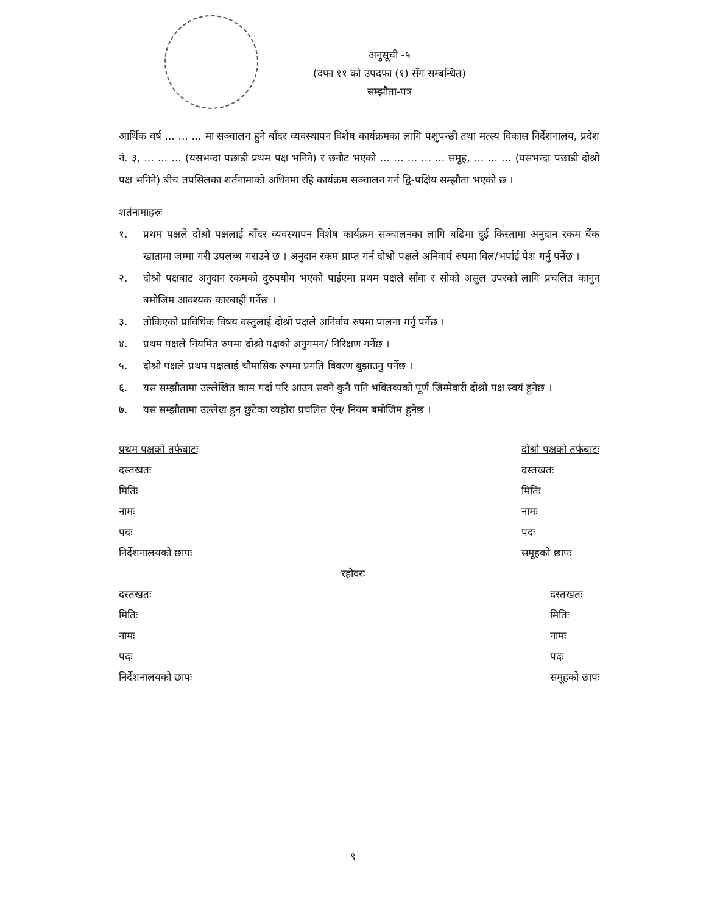अनुसूची -५
(दफा ११ को उपदफा (१) सँग सम्बन्धित)
सम्झौता-पत्र
आर्थिक वर्ष ... ... ... मा सञ्चालन हुने बाँदर व्यवस्थापन विशेष कार्यक्रमका लागि पशुपन्छी तथा मत्स्य विकास निर्देशनालय, प्रदेश नं. ३, ... ... ... (यसभन्दा पछाडी प्रथम पक्ष भनिने) र छनौट भएको ... ... ... ... ... समूह, ... ... ... (यसभन्दा पछाडी दोश्रो पक्ष भनिने) बीच तपसिलका शर्तनामाको अधिनमा रहि कार्यक्रम सञ्चालन गर्न द्वि-पक्षिय सम्झौता भएको छ ।
शर्तनामाहरुः
१. प्रथम पक्षले दोश्रो पक्षलाई बाँदर व्यवस्थापन विशेष कार्यक्रम सञ्चालनका लागि बढिमा दुई किस्तामा अनुदान रकम बैंक खातामा जम्मा गरी उपलब्ध गराउने छ । अनुदान रकम प्राप्त गर्न दोश्रो पक्षले अनिवार्य रुपमा विल/भर्पाई पेश गर्नु पर्नेछ ।
२. दोश्रो पक्षबाट अनुदान रकमको दुरुपयोग भएको पाईएमा प्रथम पक्षले साँवा र सोको असुल उपरको लागि प्रचलित कानुन बमोजिम आवश्यक कारबाही गर्नेछ ।
३. तोकिएको प्राविधिक विषय वस्तुलाई दोश्रो पक्षले अनिर्वाय रुपमा पालना गर्नु पर्नेछ ।
४. प्रथम पक्षले नियमित रुपमा दोश्रो पक्षको अनुगमन/ निरिक्षण गर्नेछ ।
५. दोश्रो पक्षले प्रथम पक्षलाई चौमासिक रुपमा प्रगति विवरण बुझाउनु पर्नेछ ।
६. यस सम्झौतामा उल्लेखित काम गर्दा परि आउन सक्ने कुनै पनि भवितव्यको पूर्ण जिम्मेवारी दोश्रो पक्ष स्वयं हुनेछ ।
७. यस सम्झौतामा उल्लेख हुन छुटेका व्यहोरा प्रचलित ऐन/ नियम बमोजिम हुनेछ ।
प्रथम पक्षको तर्फबाटः
दस्तखतः
मितिः
नामः
पदः
निर्देशनालयको छापः
दोश्रो पक्षको तर्फबाटः
दस्तखतः
मितिः
नामः
पदः
समूहको छापः
रहोवरः
दस्तखतः
मितिः
नामः
पदः
निर्देशनालयको छापः
दस्तखतः
मितिः
नामः
पदः
समूहको छापः
९